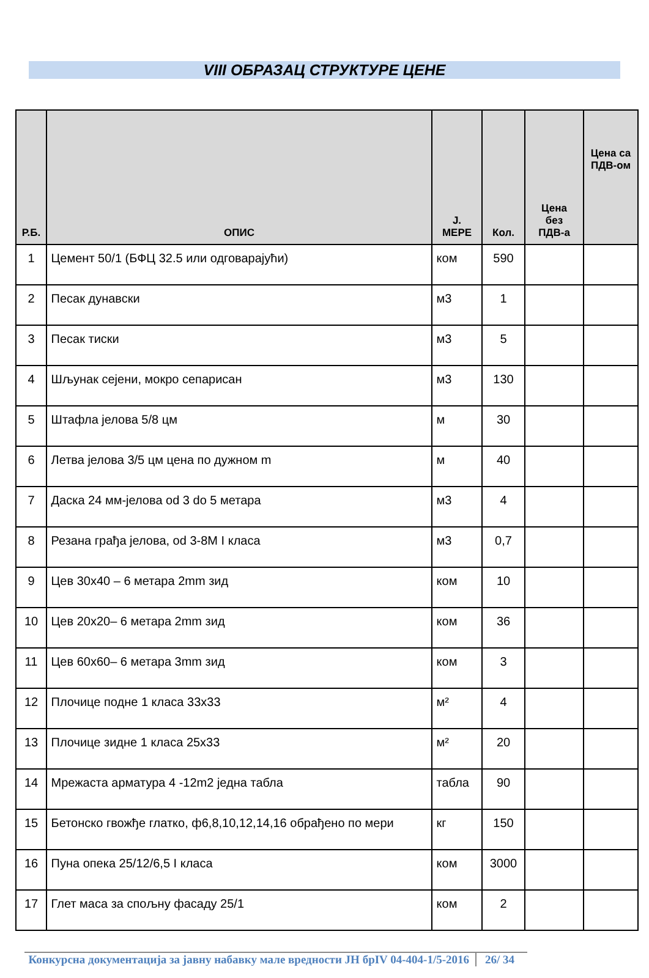VIII ОБРАЗАЦ СТРУКТУРЕ ЦЕНЕ
| Р.Б. | ОПИС | Ј. МЕРЕ | Кол. | Цена без ПДВ-а | Цена са ПДВ-ом |
| --- | --- | --- | --- | --- | --- |
| 1 | Цемент 50/1 (БФЦ 32.5 или одговарајући) | ком | 590 | | |
| 2 | Песак дунавски | м3 | 1 | | |
| 3 | Песак тиски | м3 | 5 | | |
| 4 | Шљунак сејени, мокро сепарисан | м3 | 130 | | |
| 5 | Штафла јелова 5/8 цм | м | 30 | | |
| 6 | Летва јелова 3/5 цм цена по дужном m | м | 40 | | |
| 7 | Даска 24 мм-јелова od 3 do 5 метара | м3 | 4 | | |
| 8 | Резана грађа јелова, od 3-8M I класа | м3 | 0,7 | | |
| 9 | Цев 30x40 – 6 метара 2mm зид | ком | 10 | | |
| 10 | Цев 20x20– 6 метара 2mm зид | ком | 36 | | |
| 11 | Цев 60x60– 6 метара 3mm зид | ком | 3 | | |
| 12 | Плочице подне 1 класа 33x33 | м² | 4 | | |
| 13 | Плочице зидне 1 класа 25x33 | м² | 20 | | |
| 14 | Мрежаста арматура 4 -12m2 једна табла | табла | 90 | | |
| 15 | Бетонско гвожђе глатко, ф6,8,10,12,14,16 обрађено по мери | кг | 150 | | |
| 16 | Пуна опека 25/12/6,5 I класа | ком | 3000 | | |
| 17 | Глет маса за спољну фасаду 25/1 | ком | 2 | | |
Конкурсна документација за јавну набавку мале вредности ЈН брIV 04-404-1/5-2016
26/ 34